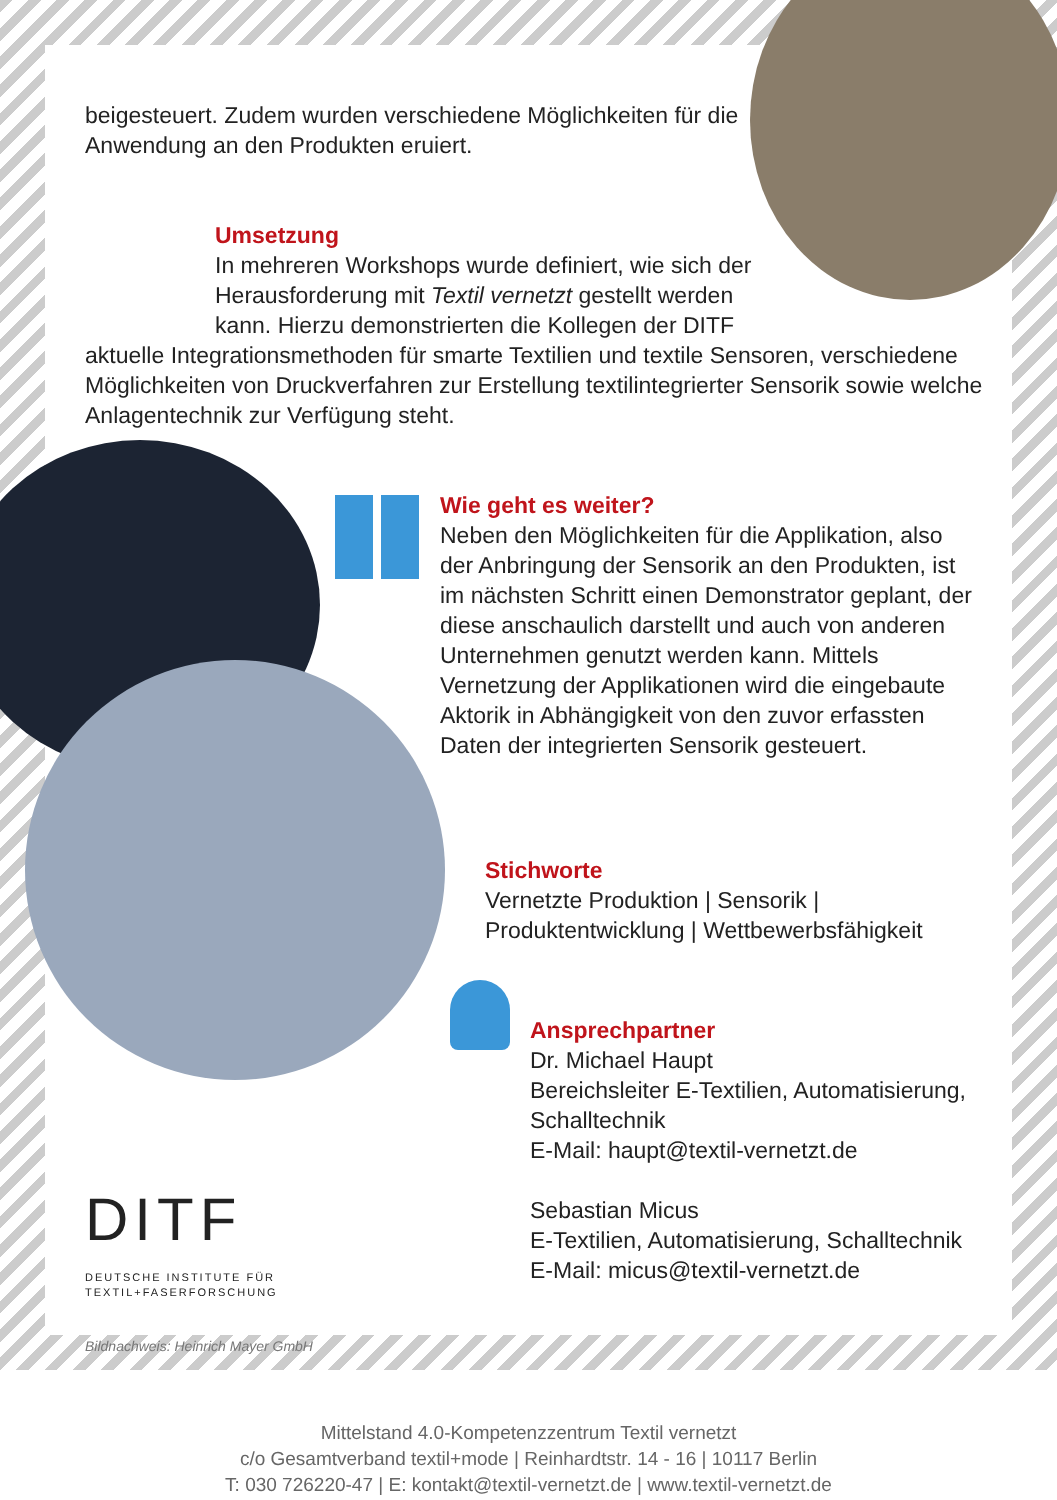beigesteuert. Zudem wurden verschiedene Möglichkeiten für die Anwendung an den Produkten eruiert.
Umsetzung
In mehreren Workshops wurde definiert, wie sich der Herausforderung mit Textil vernetzt gestellt werden kann. Hierzu demonstrierten die Kollegen der DITF
aktuelle Integrationsmethoden für smarte Textilien und textile Sensoren, verschiedene Möglichkeiten von Druckverfahren zur Erstellung textilintegrierter Sensorik sowie welche Anlagentechnik zur Verfügung steht.
Wie geht es weiter?
Neben den Möglichkeiten für die Applikation, also der Anbringung der Sensorik an den Produkten, ist im nächsten Schritt einen Demonstrator geplant, der diese anschaulich darstellt und auch von anderen Unternehmen genutzt werden kann. Mittels Vernetzung der Applikationen wird die eingebaute Aktorik in Abhängigkeit von den zuvor erfassten Daten der integrierten Sensorik gesteuert.
Stichworte
Vernetzte Produktion | Sensorik | Produktentwicklung | Wettbewerbsfähigkeit
Ansprechpartner
Dr. Michael Haupt
Bereichsleiter E-Textilien, Automatisierung, Schalltechnik
E-Mail: haupt@textil-vernetzt.de
Sebastian Micus
E-Textilien, Automatisierung, Schalltechnik
E-Mail: micus@textil-vernetzt.de
DITF
DEUTSCHE INSTITUTE FÜR
TEXTIL+FASERFORSCHUNG
Bildnachweis: Heinrich Mayer GmbH
Mittelstand 4.0-Kompetenzzentrum Textil vernetzt
c/o Gesamtverband textil+mode | Reinhardtstr. 14 - 16 | 10117 Berlin
T: 030 726220-47 | E: kontakt@textil-vernetzt.de | www.textil-vernetzt.de